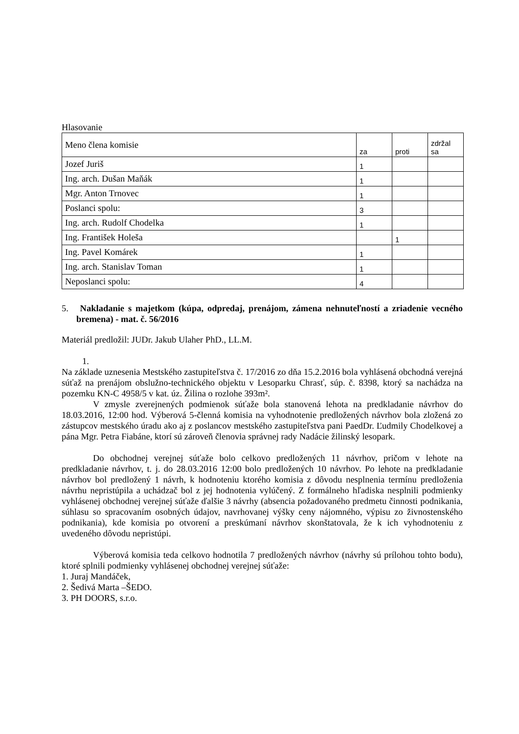Hlasovanie
| Meno člena komisie | za | proti | zdržal sa |
| Jozef Juriš | 1 | | |
| Ing. arch. Dušan Maňák | 1 | | |
| Mgr. Anton Trnovec | 1 | | |
| Poslanci spolu: | 3 | | |
| Ing. arch. Rudolf Chodelka | 1 | | |
| Ing. František Holeša | | 1 | |
| Ing. Pavel Komárek | 1 | | |
| Ing. arch. Stanislav Toman | 1 | | |
| Neposlanci spolu: | 4 | | |
5. Nakladanie s majetkom (kúpa, odpredaj, prenájom, zámena nehnuteľností a zriadenie vecného bremena) - mat. č. 56/2016
Materiál predložil: JUDr. Jakub Ulaher PhD., LL.M.
1.
Na základe uznesenia Mestského zastupiteľstva č. 17/2016 zo dňa 15.2.2016 bola vyhlásená obchodná verejná súťaž na prenájom obslužno-technického objektu v Lesoparku Chrasť, súp. č. 8398, ktorý sa nachádza na pozemku KN-C 4958/5 v kat. úz. Žilina o rozlohe 393m².
V zmysle zverejnených podmienok súťaže bola stanovená lehota na predkladanie návrhov do 18.03.2016, 12:00 hod. Výberová 5-členná komisia na vyhodnotenie predložených návrhov bola zložená zo zástupcov mestského úradu ako aj z poslancov mestského zastupiteľstva pani PaedDr. Ľudmily Chodelkovej a pána Mgr. Petra Fiabáne, ktorí sú zároveň členovia správnej rady Nadácie žilinský lesopark.
Do obchodnej verejnej súťaže bolo celkovo predložených 11 návrhov, pričom v lehote na predkladanie návrhov, t. j. do 28.03.2016 12:00 bolo predložených 10 návrhov. Po lehote na predkladanie návrhov bol predložený 1 návrh, k hodnoteniu ktorého komisia z dôvodu nesplnenia termínu predloženia návrhu nepristúpila a uchádzač bol z jej hodnotenia vylúčený. Z formálneho hľadiska nesplnili podmienky vyhlásenej obchodnej verejnej súťaže ďalšie 3 návrhy (absencia požadovaného predmetu činnosti podnikania, súhlasu so spracovaním osobných údajov, navrhovanej výšky ceny nájomného, výpisu zo živnostenského podnikania), kde komisia po otvorení a preskúmaní návrhov skonštatovala, že k ich vyhodnoteniu z uvedeného dôvodu nepristúpi.
Výberová komisia teda celkovo hodnotila 7 predložených návrhov (návrhy sú prílohou tohto bodu), ktoré splnili podmienky vyhlásenej obchodnej verejnej súťaže:
1. Juraj Mandáček,
2. Šedivá Marta –ŠEDO.
3. PH DOORS, s.r.o.